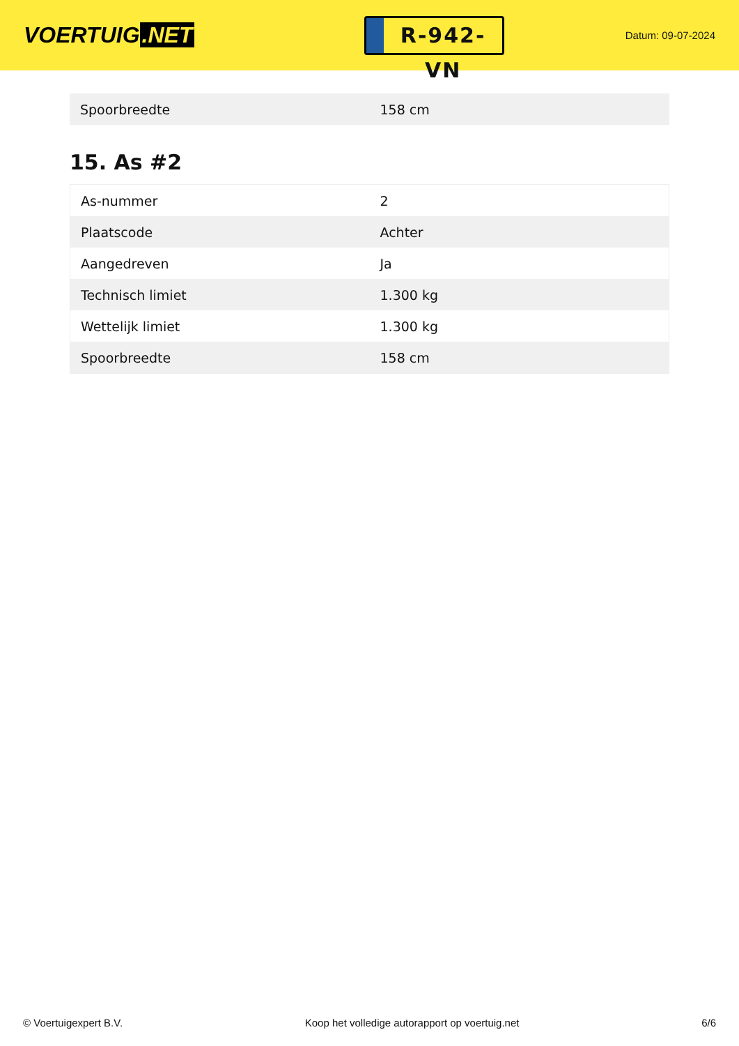VOERTUIG.NET
R-942-VN
Datum: 09-07-2024
| Spoorbreedte | 158 cm |
15. As #2
| As-nummer | 2 |
| Plaatscode | Achter |
| Aangedreven | Ja |
| Technisch limiet | 1.300 kg |
| Wettelijk limiet | 1.300 kg |
| Spoorbreedte | 158 cm |
© Voertuigexpert B.V. Koop het volledige autorapport op voertuig.net 6/6